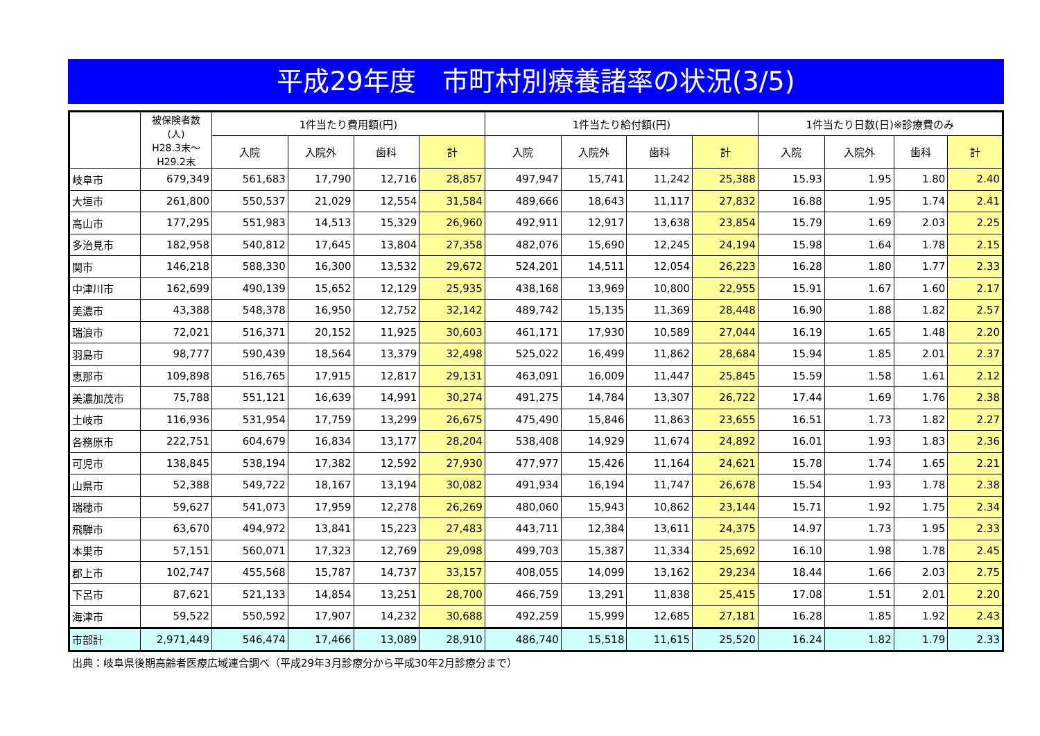平成29年度　市町村別療養諸率の状況(3/5)
| | 被保険者数 (人) H28.3末～ H29.2末 | 1件当たり費用額(円) | | | | 1件当たり給付額(円) | | | | 1件当たり日数(日)※診療費のみ | | | |
| --- | --- | --- | --- | --- | --- | --- | --- | --- | --- | --- | --- | --- | --- |
| | | 入院 | 入院外 | 歯科 | 計 | 入院 | 入院外 | 歯科 | 計 | 入院 | 入院外 | 歯科 | 計 |
| 岐阜市 | 679,349 | 561,683 | 17,790 | 12,716 | 28,857 | 497,947 | 15,741 | 11,242 | 25,388 | 15.93 | 1.95 | 1.80 | 2.40 |
| 大垣市 | 261,800 | 550,537 | 21,029 | 12,554 | 31,584 | 489,666 | 18,643 | 11,117 | 27,832 | 16.88 | 1.95 | 1.74 | 2.41 |
| 高山市 | 177,295 | 551,983 | 14,513 | 15,329 | 26,960 | 492,911 | 12,917 | 13,638 | 23,854 | 15.79 | 1.69 | 2.03 | 2.25 |
| 多治見市 | 182,958 | 540,812 | 17,645 | 13,804 | 27,358 | 482,076 | 15,690 | 12,245 | 24,194 | 15.98 | 1.64 | 1.78 | 2.15 |
| 関市 | 146,218 | 588,330 | 16,300 | 13,532 | 29,672 | 524,201 | 14,511 | 12,054 | 26,223 | 16.28 | 1.80 | 1.77 | 2.33 |
| 中津川市 | 162,699 | 490,139 | 15,652 | 12,129 | 25,935 | 438,168 | 13,969 | 10,800 | 22,955 | 15.91 | 1.67 | 1.60 | 2.17 |
| 美濃市 | 43,388 | 548,378 | 16,950 | 12,752 | 32,142 | 489,742 | 15,135 | 11,369 | 28,448 | 16.90 | 1.88 | 1.82 | 2.57 |
| 瑞浪市 | 72,021 | 516,371 | 20,152 | 11,925 | 30,603 | 461,171 | 17,930 | 10,589 | 27,044 | 16.19 | 1.65 | 1.48 | 2.20 |
| 羽島市 | 98,777 | 590,439 | 18,564 | 13,379 | 32,498 | 525,022 | 16,499 | 11,862 | 28,684 | 15.94 | 1.85 | 2.01 | 2.37 |
| 恵那市 | 109,898 | 516,765 | 17,915 | 12,817 | 29,131 | 463,091 | 16,009 | 11,447 | 25,845 | 15.59 | 1.58 | 1.61 | 2.12 |
| 美濃加茂市 | 75,788 | 551,121 | 16,639 | 14,991 | 30,274 | 491,275 | 14,784 | 13,307 | 26,722 | 17.44 | 1.69 | 1.76 | 2.38 |
| 土岐市 | 116,936 | 531,954 | 17,759 | 13,299 | 26,675 | 475,490 | 15,846 | 11,863 | 23,655 | 16.51 | 1.73 | 1.82 | 2.27 |
| 各務原市 | 222,751 | 604,679 | 16,834 | 13,177 | 28,204 | 538,408 | 14,929 | 11,674 | 24,892 | 16.01 | 1.93 | 1.83 | 2.36 |
| 可児市 | 138,845 | 538,194 | 17,382 | 12,592 | 27,930 | 477,977 | 15,426 | 11,164 | 24,621 | 15.78 | 1.74 | 1.65 | 2.21 |
| 山県市 | 52,388 | 549,722 | 18,167 | 13,194 | 30,082 | 491,934 | 16,194 | 11,747 | 26,678 | 15.54 | 1.93 | 1.78 | 2.38 |
| 瑞穂市 | 59,627 | 541,073 | 17,959 | 12,278 | 26,269 | 480,060 | 15,943 | 10,862 | 23,144 | 15.71 | 1.92 | 1.75 | 2.34 |
| 飛騨市 | 63,670 | 494,972 | 13,841 | 15,223 | 27,483 | 443,711 | 12,384 | 13,611 | 24,375 | 14.97 | 1.73 | 1.95 | 2.33 |
| 本巣市 | 57,151 | 560,071 | 17,323 | 12,769 | 29,098 | 499,703 | 15,387 | 11,334 | 25,692 | 16.10 | 1.98 | 1.78 | 2.45 |
| 郡上市 | 102,747 | 455,568 | 15,787 | 14,737 | 33,157 | 408,055 | 14,099 | 13,162 | 29,234 | 18.44 | 1.66 | 2.03 | 2.75 |
| 下呂市 | 87,621 | 521,133 | 14,854 | 13,251 | 28,700 | 466,759 | 13,291 | 11,838 | 25,415 | 17.08 | 1.51 | 2.01 | 2.20 |
| 海津市 | 59,522 | 550,592 | 17,907 | 14,232 | 30,688 | 492,259 | 15,999 | 12,685 | 27,181 | 16.28 | 1.85 | 1.92 | 2.43 |
| 市部計 | 2,971,449 | 546,474 | 17,466 | 13,089 | 28,910 | 486,740 | 15,518 | 11,615 | 25,520 | 16.24 | 1.82 | 1.79 | 2.33 |
出典：岐阜県後期高齢者医療広域連合調べ（平成29年3月診療分から平成30年2月診療分まで）